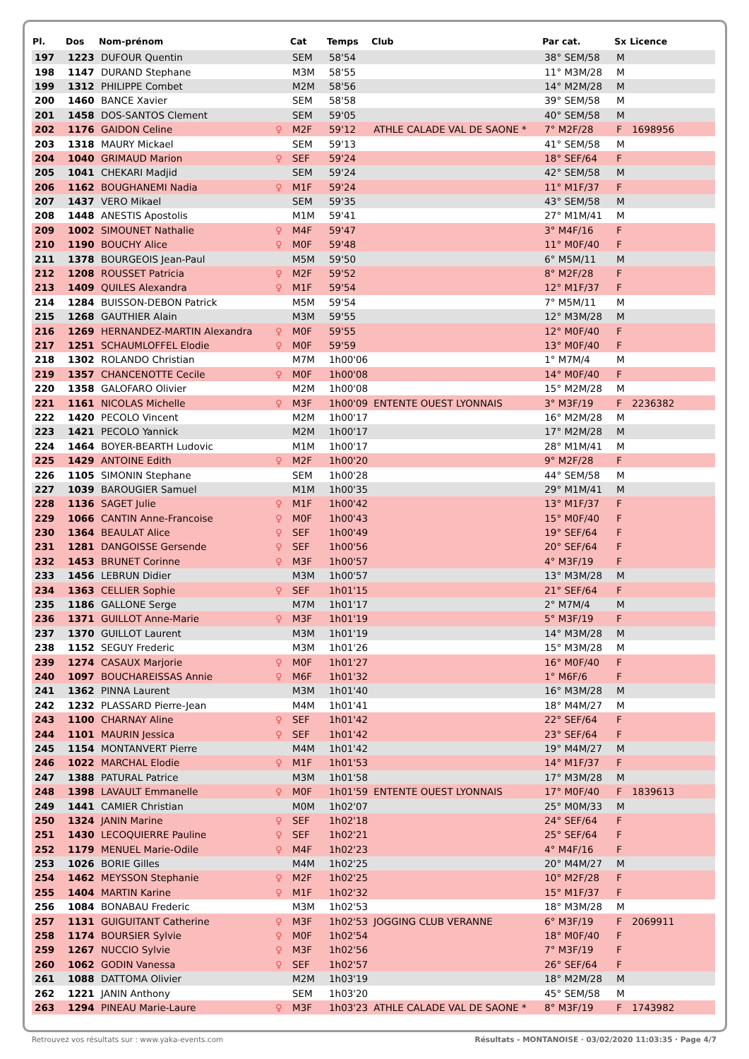| Pl. | Dos | Nom-prénom | | Cat | Temps | Club | Par cat. | Sx | Licence |
| --- | --- | --- | --- | --- | --- | --- | --- | --- | --- |
| 197 | 1223 | DUFOUR Quentin | | SEM | 58'54 | | 38° SEM/58 | M | |
| 198 | 1147 | DURAND Stephane | | M3M | 58'55 | | 11° M3M/28 | M | |
| 199 | 1312 | PHILIPPE Combet | | M2M | 58'56 | | 14° M2M/28 | M | |
| 200 | 1460 | BANCE Xavier | | SEM | 58'58 | | 39° SEM/58 | M | |
| 201 | 1458 | DOS-SANTOS Clement | | SEM | 59'05 | | 40° SEM/58 | M | |
| 202 | 1176 | GAIDON Celine | ♀ | M2F | 59'12 | ATHLE CALADE VAL DE SAONE * | 7° M2F/28 | F | 1698956 |
| 203 | 1318 | MAURY Mickael | | SEM | 59'13 | | 41° SEM/58 | M | |
| 204 | 1040 | GRIMAUD Marion | ♀ | SEF | 59'24 | | 18° SEF/64 | F | |
| 205 | 1041 | CHEKARI Madjid | | SEM | 59'24 | | 42° SEM/58 | M | |
| 206 | 1162 | BOUGHANEMI Nadia | ♀ | M1F | 59'24 | | 11° M1F/37 | F | |
| 207 | 1437 | VERO Mikael | | SEM | 59'35 | | 43° SEM/58 | M | |
| 208 | 1448 | ANESTIS Apostolis | | M1M | 59'41 | | 27° M1M/41 | M | |
| 209 | 1002 | SIMOUNET Nathalie | ♀ | M4F | 59'47 | | 3° M4F/16 | F | |
| 210 | 1190 | BOUCHY Alice | ♀ | M0F | 59'48 | | 11° M0F/40 | F | |
| 211 | 1378 | BOURGEOIS Jean-Paul | | M5M | 59'50 | | 6° M5M/11 | M | |
| 212 | 1208 | ROUSSET Patricia | ♀ | M2F | 59'52 | | 8° M2F/28 | F | |
| 213 | 1409 | QUILES Alexandra | ♀ | M1F | 59'54 | | 12° M1F/37 | F | |
| 214 | 1284 | BUISSON-DEBON Patrick | | M5M | 59'54 | | 7° M5M/11 | M | |
| 215 | 1268 | GAUTHIER Alain | | M3M | 59'55 | | 12° M3M/28 | M | |
| 216 | 1269 | HERNANDEZ-MARTIN Alexandra | ♀ | M0F | 59'55 | | 12° M0F/40 | F | |
| 217 | 1251 | SCHAUMLOFFEL Elodie | ♀ | M0F | 59'59 | | 13° M0F/40 | F | |
| 218 | 1302 | ROLANDO Christian | | M7M | 1h00'06 | | 1° M7M/4 | M | |
| 219 | 1357 | CHANCENOTTE Cecile | ♀ | M0F | 1h00'08 | | 14° M0F/40 | F | |
| 220 | 1358 | GALOFARO Olivier | | M2M | 1h00'08 | | 15° M2M/28 | M | |
| 221 | 1161 | NICOLAS Michelle | ♀ | M3F | 1h00'09 | ENTENTE OUEST LYONNAIS | 3° M3F/19 | F | 2236382 |
| 222 | 1420 | PECOLO Vincent | | M2M | 1h00'17 | | 16° M2M/28 | M | |
| 223 | 1421 | PECOLO Yannick | | M2M | 1h00'17 | | 17° M2M/28 | M | |
| 224 | 1464 | BOYER-BEARTH Ludovic | | M1M | 1h00'17 | | 28° M1M/41 | M | |
| 225 | 1429 | ANTOINE Edith | ♀ | M2F | 1h00'20 | | 9° M2F/28 | F | |
| 226 | 1105 | SIMONIN Stephane | | SEM | 1h00'28 | | 44° SEM/58 | M | |
| 227 | 1039 | BAROUGIER Samuel | | M1M | 1h00'35 | | 29° M1M/41 | M | |
| 228 | 1136 | SAGET Julie | ♀ | M1F | 1h00'42 | | 13° M1F/37 | F | |
| 229 | 1066 | CANTIN Anne-Francoise | ♀ | M0F | 1h00'43 | | 15° M0F/40 | F | |
| 230 | 1364 | BEAULAT Alice | ♀ | SEF | 1h00'49 | | 19° SEF/64 | F | |
| 231 | 1281 | DANGOISSE Gersende | ♀ | SEF | 1h00'56 | | 20° SEF/64 | F | |
| 232 | 1453 | BRUNET Corinne | ♀ | M3F | 1h00'57 | | 4° M3F/19 | F | |
| 233 | 1456 | LEBRUN Didier | | M3M | 1h00'57 | | 13° M3M/28 | M | |
| 234 | 1363 | CELLIER Sophie | ♀ | SEF | 1h01'15 | | 21° SEF/64 | F | |
| 235 | 1186 | GALLONE Serge | | M7M | 1h01'17 | | 2° M7M/4 | M | |
| 236 | 1371 | GUILLOT Anne-Marie | ♀ | M3F | 1h01'19 | | 5° M3F/19 | F | |
| 237 | 1370 | GUILLOT Laurent | | M3M | 1h01'19 | | 14° M3M/28 | M | |
| 238 | 1152 | SEGUY Frederic | | M3M | 1h01'26 | | 15° M3M/28 | M | |
| 239 | 1274 | CASAUX Marjorie | ♀ | M0F | 1h01'27 | | 16° M0F/40 | F | |
| 240 | 1097 | BOUCHAREISSAS Annie | ♀ | M6F | 1h01'32 | | 1° M6F/6 | F | |
| 241 | 1362 | PINNA Laurent | | M3M | 1h01'40 | | 16° M3M/28 | M | |
| 242 | 1232 | PLASSARD Pierre-Jean | | M4M | 1h01'41 | | 18° M4M/27 | M | |
| 243 | 1100 | CHARNAY Aline | ♀ | SEF | 1h01'42 | | 22° SEF/64 | F | |
| 244 | 1101 | MAURIN Jessica | ♀ | SEF | 1h01'42 | | 23° SEF/64 | F | |
| 245 | 1154 | MONTANVERT Pierre | | M4M | 1h01'42 | | 19° M4M/27 | M | |
| 246 | 1022 | MARCHAL Elodie | ♀ | M1F | 1h01'53 | | 14° M1F/37 | F | |
| 247 | 1388 | PATURAL Patrice | | M3M | 1h01'58 | | 17° M3M/28 | M | |
| 248 | 1398 | LAVAULT Emmanelle | ♀ | M0F | 1h01'59 | ENTENTE OUEST LYONNAIS | 17° M0F/40 | F | 1839613 |
| 249 | 1441 | CAMIER Christian | | M0M | 1h02'07 | | 25° M0M/33 | M | |
| 250 | 1324 | JANIN Marine | ♀ | SEF | 1h02'18 | | 24° SEF/64 | F | |
| 251 | 1430 | LECOQUIERRE Pauline | ♀ | SEF | 1h02'21 | | 25° SEF/64 | F | |
| 252 | 1179 | MENUEL Marie-Odile | ♀ | M4F | 1h02'23 | | 4° M4F/16 | F | |
| 253 | 1026 | BORIE Gilles | | M4M | 1h02'25 | | 20° M4M/27 | M | |
| 254 | 1462 | MEYSSON Stephanie | ♀ | M2F | 1h02'25 | | 10° M2F/28 | F | |
| 255 | 1404 | MARTIN Karine | ♀ | M1F | 1h02'32 | | 15° M1F/37 | F | |
| 256 | 1084 | BONABAU Frederic | | M3M | 1h02'53 | | 18° M3M/28 | M | |
| 257 | 1131 | GUIGUITANT Catherine | ♀ | M3F | 1h02'53 | JOGGING CLUB VERANNE | 6° M3F/19 | F | 2069911 |
| 258 | 1174 | BOURSIER Sylvie | ♀ | M0F | 1h02'54 | | 18° M0F/40 | F | |
| 259 | 1267 | NUCCIO Sylvie | ♀ | M3F | 1h02'56 | | 7° M3F/19 | F | |
| 260 | 1062 | GODIN Vanessa | ♀ | SEF | 1h02'57 | | 26° SEF/64 | F | |
| 261 | 1088 | DATTOMA Olivier | | M2M | 1h03'19 | | 18° M2M/28 | M | |
| 262 | 1221 | JANIN Anthony | | SEM | 1h03'20 | | 45° SEM/58 | M | |
| 263 | 1294 | PINEAU Marie-Laure | ♀ | M3F | 1h03'23 | ATHLE CALADE VAL DE SAONE * | 8° M3F/19 | F | 1743982 |
Retrouvez vos résultats sur : www.yaka-events.com Résultats - MONTANOISE · 03/02/2020 11:03:35 · Page 4/7